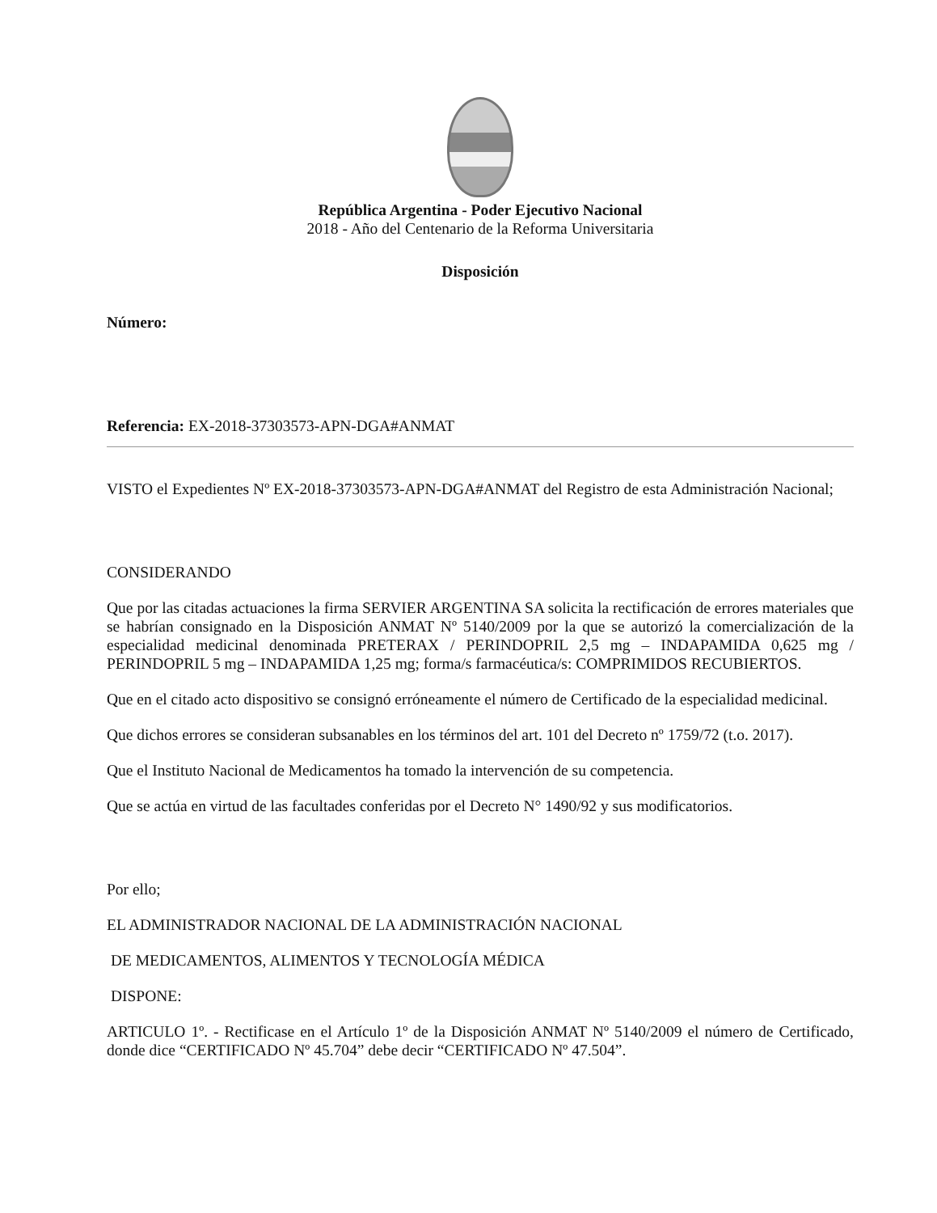República Argentina - Poder Ejecutivo Nacional
2018 - Año del Centenario de la Reforma Universitaria
Disposición
Número:
Referencia: EX-2018-37303573-APN-DGA#ANMAT
VISTO el Expedientes Nº EX-2018-37303573-APN-DGA#ANMAT del Registro de esta Administración Nacional;
CONSIDERANDO
Que por las citadas actuaciones la firma SERVIER ARGENTINA SA solicita la rectificación de errores materiales que se habrían consignado en la Disposición ANMAT Nº 5140/2009 por la que se autorizó la comercialización de la especialidad medicinal denominada PRETERAX / PERINDOPRIL 2,5 mg – INDAPAMIDA 0,625 mg / PERINDOPRIL 5 mg – INDAPAMIDA 1,25 mg; forma/s farmacéutica/s: COMPRIMIDOS RECUBIERTOS.
Que en el citado acto dispositivo se consignó erróneamente el número de Certificado de la especialidad medicinal.
Que dichos errores se consideran subsanables en los términos del art. 101 del Decreto nº 1759/72 (t.o. 2017).
Que el Instituto Nacional de Medicamentos ha tomado la intervención de su competencia.
Que se actúa en virtud de las facultades conferidas por el Decreto N° 1490/92 y sus modificatorios.
Por ello;
EL ADMINISTRADOR NACIONAL DE LA ADMINISTRACIÓN NACIONAL
DE MEDICAMENTOS, ALIMENTOS Y TECNOLOGÍA MÉDICA
DISPONE:
ARTICULO 1º. - Rectificase en el Artículo 1º de la Disposición ANMAT Nº 5140/2009 el número de Certificado, donde dice “CERTIFICADO Nº 45.704” debe decir “CERTIFICADO Nº 47.504”.